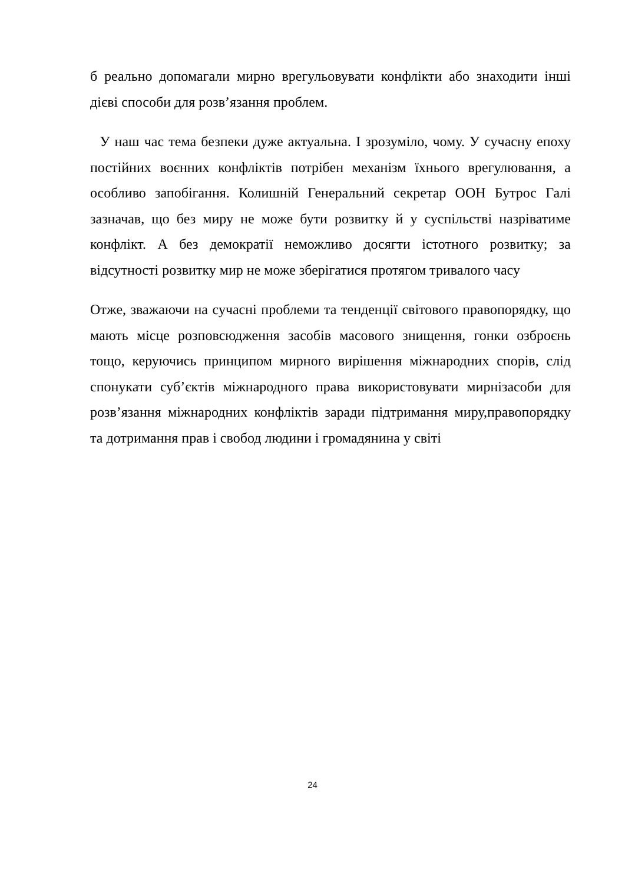б реально допомагали мирно врегульовувати конфлікти або знаходити інші дієві способи для розв’язання проблем.
У наш час тема безпеки дуже актуальна. І зрозуміло, чому. У сучасну епоху постійних воєнних конфліктів потрібен механізм їхнього врегулювання, а особливо запобігання. Колишній Генеральний секретар ООН Бутрос Галі зазначав, що без миру не може бути розвитку й у суспільстві назріватиме конфлікт. А без демократії неможливо досягти істотного розвитку; за відсутності розвитку мир не може зберігатися протягом тривалого часу
Отже, зважаючи на сучасні проблеми та тенденції світового правопорядку, що мають місце розповсюдження засобів масового знищення, гонки озброєнь тощо, керуючись принципом мирного вирішення міжнародних спорів, слід спонукати суб’єктів міжнародного права використовувати мирнізасоби для розв’язання міжнародних конфліктів заради підтримання миру,правопорядку та дотримання прав і свобод людини і громадянина у світі
24